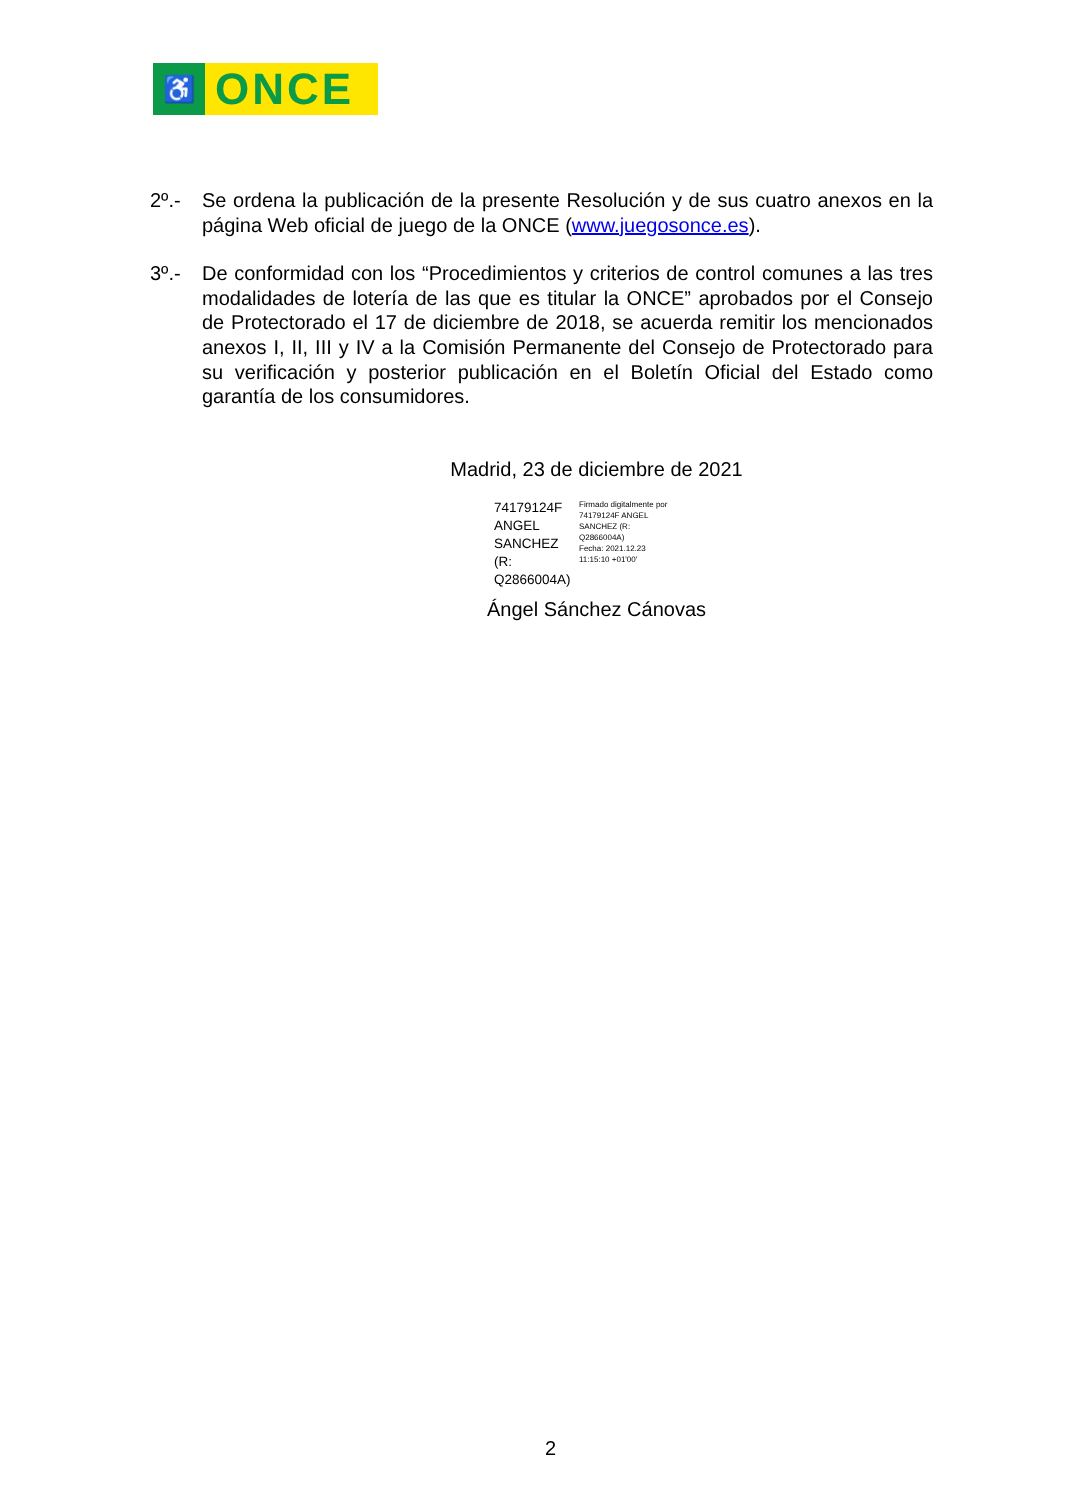♿
ONCE
2º.- Se ordena la publicación de la presente Resolución y de sus cuatro anexos en la página Web oficial de juego de la ONCE (www.juegosonce.es).
3º.- De conformidad con los “Procedimientos y criterios de control comunes a las tres modalidades de lotería de las que es titular la ONCE” aprobados por el Consejo de Protectorado el 17 de diciembre de 2018, se acuerda remitir los mencionados anexos I, II, III y IV a la Comisión Permanente del Consejo de Protectorado para su verificación y posterior publicación en el Boletín Oficial del Estado como garantía de los consumidores.
Madrid, 23 de diciembre de 2021
74179124F ANGEL SANCHEZ (R: Q2866004A)
Firmado digitalmente por 74179124F ANGEL SANCHEZ (R: Q2866004A)
Fecha: 2021.12.23 11:15:10 +01'00'
Ángel Sánchez Cánovas
2